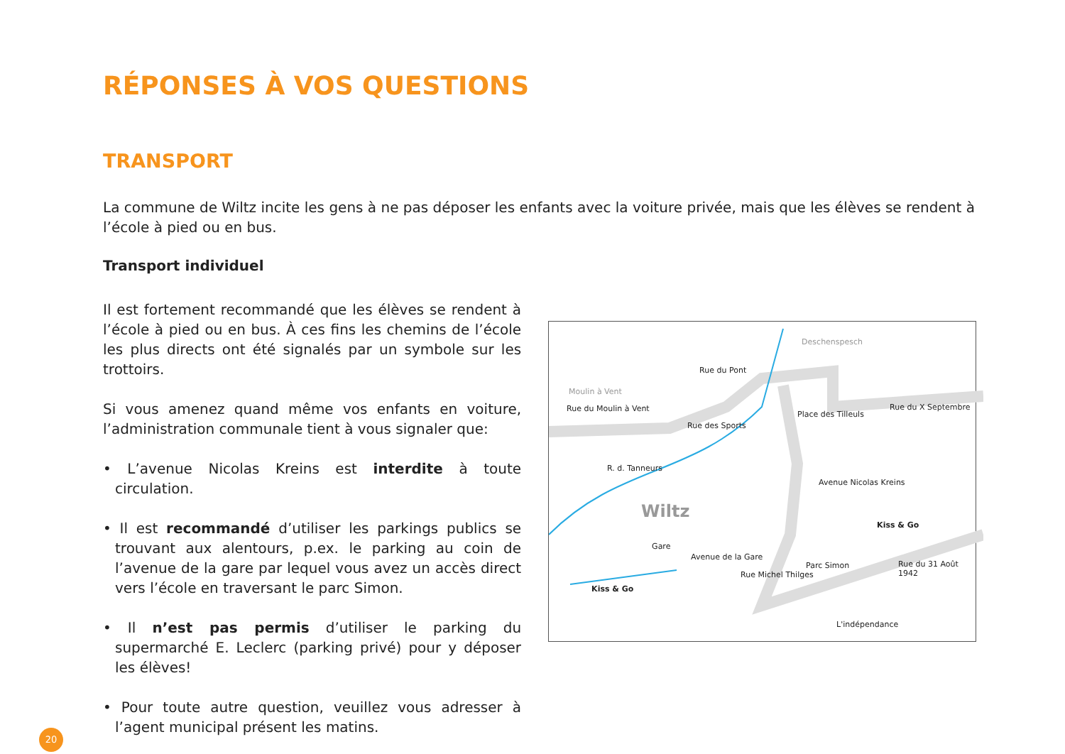RÉPONSES À VOS QUESTIONS
TRANSPORT
La commune de Wiltz incite les gens à ne pas déposer les enfants avec la voiture privée, mais que les élèves se rendent à l’école à pied ou en bus.
Transport individuel
Il est fortement recommandé que les élèves se rendent à l’école à pied ou en bus. À ces fins les chemins de l’école les plus directs ont été signalés par un symbole sur les trottoirs.
Si vous amenez quand même vos enfants en voiture, l’administration communale tient à vous signaler que:
• L’avenue Nicolas Kreins est interdite à toute circulation.
• Il est recommandé d’utiliser les parkings publics se trouvant aux alentours, p.ex. le parking au coin de l’avenue de la gare par lequel vous avez un accès direct vers l’école en traversant le parc Simon.
• Il n’est pas permis d’utiliser le parking du supermarché E. Leclerc (parking privé) pour y déposer les élèves!
• Pour toute autre question, veuillez vous adresser à l’agent municipal présent les matins.
Wiltz
Deschenspesch
Rue du Pont
Moulin à Vent
Rue du Moulin à Vent Rue du X Septembre
Place des Tilleuls
Rue des Sports
R. d. Tanneurs
Avenue Nicolas Kreins
Kiss & Go
Gare
Avenue de la Gare
Rue Michel Thilges
Parc Simon Rue du 31 Août 1942
Kiss & Go
L'indépendance
20